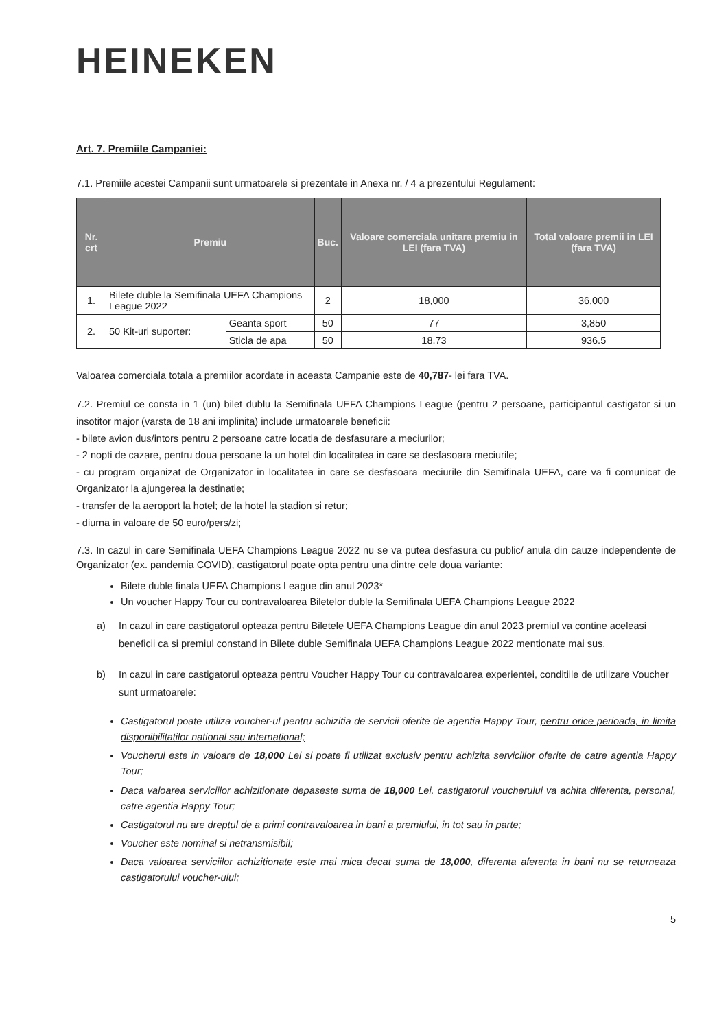HEINEKEN
Art. 7. Premiile Campaniei:
7.1. Premiile acestei Campanii sunt urmatoarele si prezentate in Anexa nr. / 4 a prezentului Regulament:
| Nr. crt | Premiu | | Buc. | Valoare comerciala unitara premiu in LEI (fara TVA) | Total valoare premii in LEI (fara TVA) |
| --- | --- | --- | --- | --- | --- |
| 1. | Bilete duble la Semifinala UEFA Champions League 2022 | | 2 | 18,000 | 36,000 |
| 2. | 50 Kit-uri suporter: | Geanta sport | 50 | 77 | 3,850 |
| | | Sticla de apa | 50 | 18.73 | 936.5 |
Valoarea comerciala totala a premiilor acordate in aceasta Campanie este de 40,787- lei fara TVA.
7.2. Premiul ce consta in 1 (un) bilet dublu la Semifinala UEFA Champions League (pentru 2 persoane, participantul castigator si un insotitor major (varsta de 18 ani implinita) include urmatoarele beneficii:
- bilete avion dus/intors pentru 2 persoane catre locatia de desfasurare a meciurilor;
- 2 nopti de cazare, pentru doua persoane la un hotel din localitatea in care se desfasoara meciurile;
- cu program organizat de Organizator in localitatea in care se desfasoara meciurile din Semifinala UEFA, care va fi comunicat de Organizator la ajungerea la destinatie;
- transfer de la aeroport la hotel; de la hotel la stadion si retur;
- diurna in valoare de 50 euro/pers/zi;
7.3. In cazul in care Semifinala UEFA Champions League 2022 nu se va putea desfasura cu public/ anula din cauze independente de Organizator (ex. pandemia COVID), castigatorul poate opta pentru una dintre cele doua variante:
Bilete duble finala UEFA Champions League din anul 2023*
Un voucher Happy Tour cu contravaloarea Biletelor duble la Semifinala UEFA Champions League 2022
a) In cazul in care castigatorul opteaza pentru Biletele UEFA Champions League din anul 2023 premiul va contine aceleasi beneficii ca si premiul constand in Bilete duble Semifinala UEFA Champions League 2022 mentionate mai sus.
b) In cazul in care castigatorul opteaza pentru Voucher Happy Tour cu contravaloarea experientei, conditiile de utilizare Voucher sunt urmatoarele:
Castigatorul poate utiliza voucher-ul pentru achizitia de servicii oferite de agentia Happy Tour, pentru orice perioada, in limita disponibilitatilor national sau international;
Voucherul este in valoare de 18,000 Lei si poate fi utilizat exclusiv pentru achizita serviciilor oferite de catre agentia Happy Tour;
Daca valoarea serviciilor achizitionate depaseste suma de 18,000 Lei, castigatorul voucherului va achita diferenta, personal, catre agentia Happy Tour;
Castigatorul nu are dreptul de a primi contravaloarea in bani a premiului, in tot sau in parte;
Voucher este nominal si netransmisibil;
Daca valoarea serviciilor achizitionate este mai mica decat suma de 18,000, diferenta aferenta in bani nu se returneaza castigatorului voucher-ului;
5